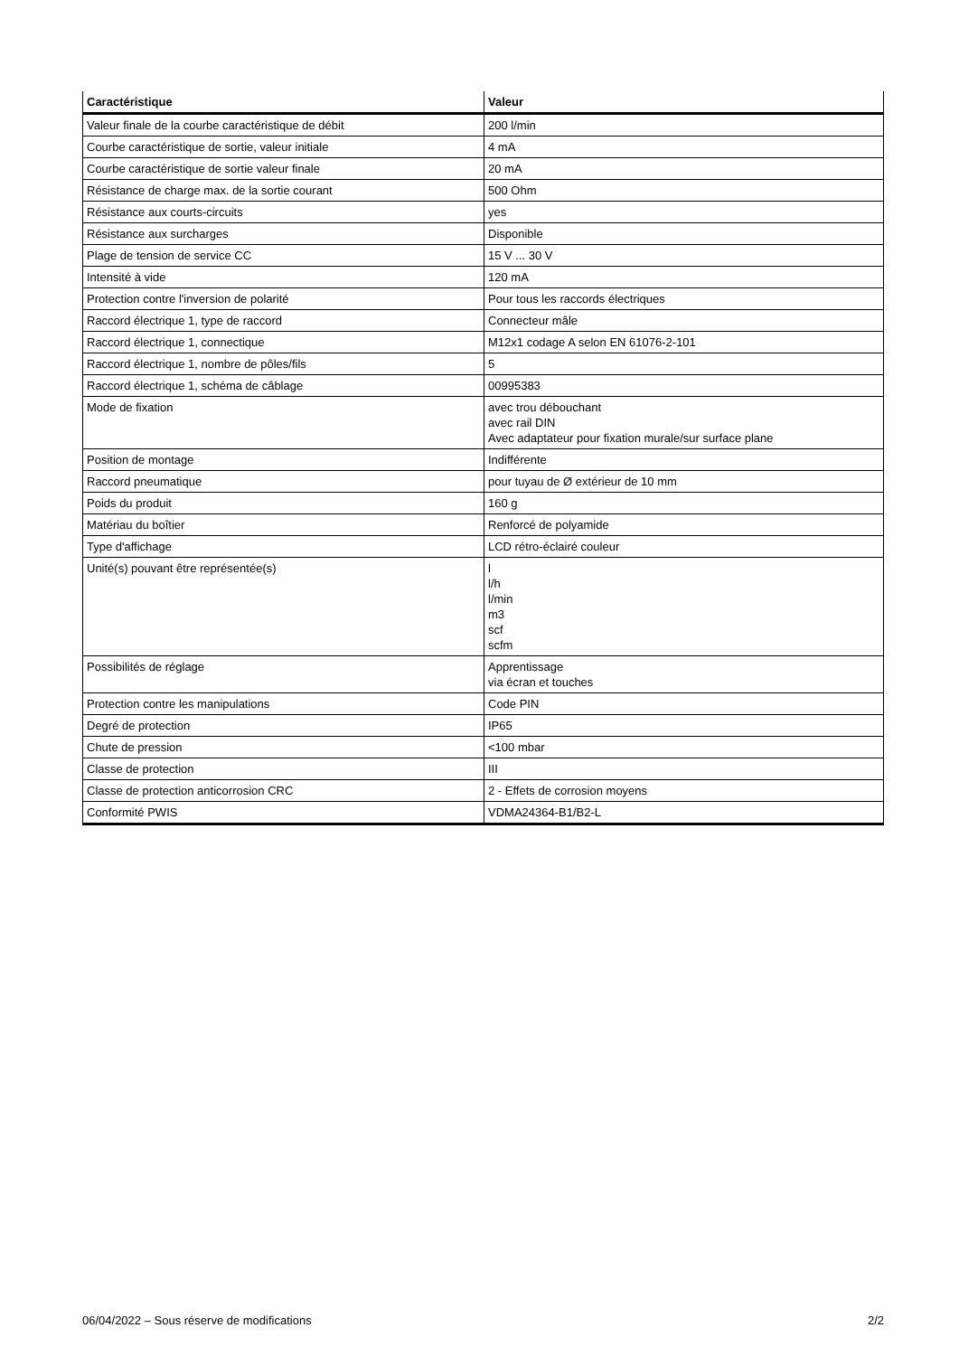| Caractéristique | Valeur |
| --- | --- |
| Valeur finale de la courbe caractéristique de débit | 200 l/min |
| Courbe caractéristique de sortie, valeur initiale | 4 mA |
| Courbe caractéristique de sortie valeur finale | 20 mA |
| Résistance de charge max. de la sortie courant | 500 Ohm |
| Résistance aux courts-circuits | yes |
| Résistance aux surcharges | Disponible |
| Plage de tension de service CC | 15 V ... 30 V |
| Intensité à vide | 120 mA |
| Protection contre l'inversion de polarité | Pour tous les raccords électriques |
| Raccord électrique 1, type de raccord | Connecteur mâle |
| Raccord électrique 1, connectique | M12x1 codage A selon EN 61076-2-101 |
| Raccord électrique 1, nombre de pôles/fils | 5 |
| Raccord électrique 1, schéma de câblage | 00995383 |
| Mode de fixation | avec trou débouchant avec rail DIN Avec adaptateur pour fixation murale/sur surface plane |
| Position de montage | Indifférente |
| Raccord pneumatique | pour tuyau de Ø extérieur de 10 mm |
| Poids du produit | 160 g |
| Matériau du boîtier | Renforcé de polyamide |
| Type d'affichage | LCD rétro-éclairé couleur |
| Unité(s) pouvant être représentée(s) | l l/h l/min m3 scf scfm |
| Possibilités de réglage | Apprentissage via écran et touches |
| Protection contre les manipulations | Code PIN |
| Degré de protection | IP65 |
| Chute de pression | <100 mbar |
| Classe de protection | III |
| Classe de protection anticorrosion CRC | 2 - Effets de corrosion moyens |
| Conformité PWIS | VDMA24364-B1/B2-L |
06/04/2022 – Sous réserve de modifications 2/2